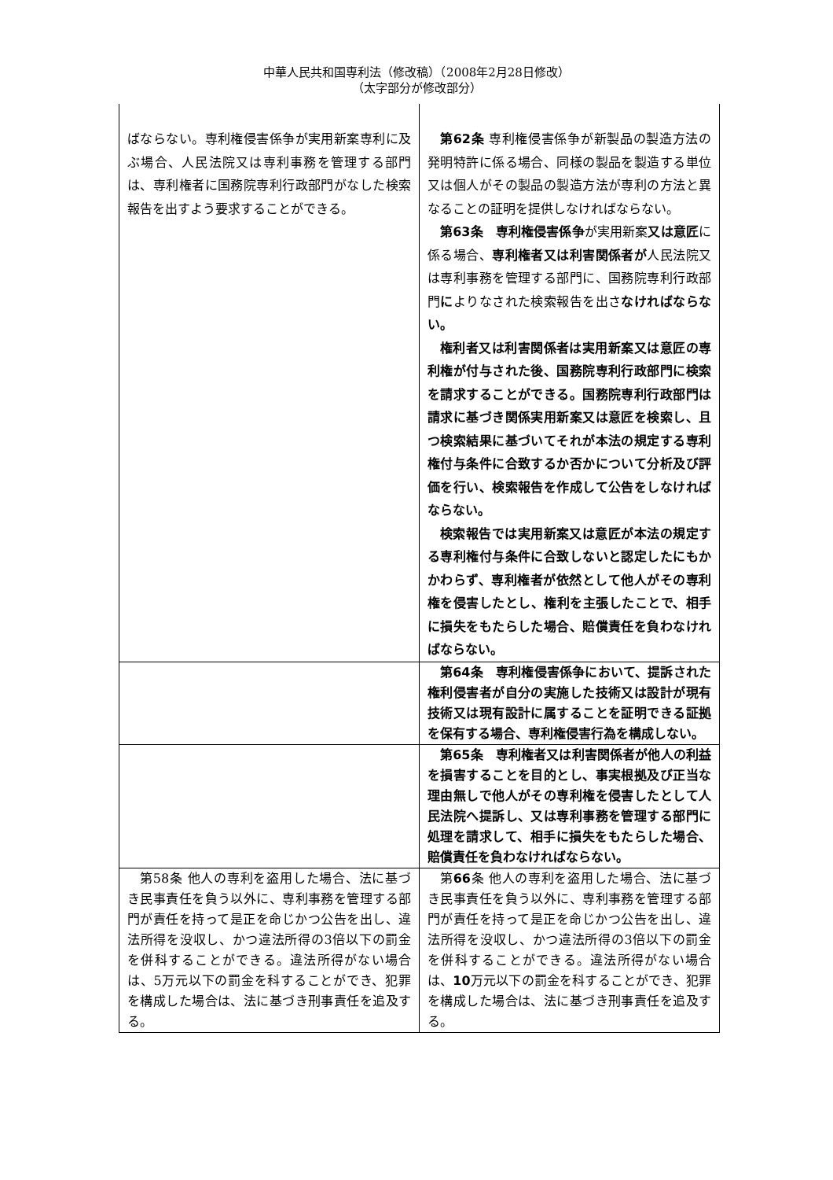中華人民共和国専利法（修改稿）（2008年2月28日修改）
（太字部分が修改部分）
| ばならない。専利権侵害係争が実用新案専利に及ぶ場合、人民法院又は専利事務を管理する部門は、専利権者に国務院専利行政部門がなした検索報告を出すよう要求することができる。 | 第62条 専利権侵害係争が新製品の製造方法の発明特許に係る場合、同様の製品を製造する単位又は個人がその製品の製造方法が専利の方法と異なることの証明を提供しなければならない。 第63条 専利権侵害係争 が実用新案 又は意匠 に係る場合、 専利権者又は利害関係者が 人民法院又は専利事務を管理する部門に、国務院専利行政部門 に よりなされた検索報告を出さ なければならない。 権利者又は利害関係者は実用新案又は意匠の専利権が付与された後、国務院専利行政部門に検索を請求することができる。国務院専利行政部門は請求に基づき関係実用新案又は意匠を検索し、且つ検索結果に基づいてそれが本法の規定する専利権付与条件に合致するか否かについて分析及び評価を行い、検索報告を作成して公告をしなければならない。 検索報告では実用新案又は意匠が本法の規定する専利権付与条件に合致しないと認定したにもかかわらず、専利権者が依然として他人がその専利権を侵害したとし、権利を主張したことで、相手に損失をもたらした場合、賠償責任を負わなければならない。 |
| | 第64条 専利権侵害係争において、提訴された権利侵害者が自分の実施した技術又は設計が現有技術又は現有設計に属することを証明できる証拠を保有する場合、専利権侵害行為を構成しない。 |
| | 第65条 専利権者又は利害関係者が他人の利益を損害することを目的とし、事実根拠及び正当な理由無しで他人がその専利権を侵害したとして人民法院へ提訴し、又は専利事務を管理する部門に処理を請求して、相手に損失をもたらした場合、賠償責任を負わなければならない。 |
| 第58条 他人の専利を盗用した場合、法に基づき民事責任を負う以外に、専利事務を管理する部門が責任を持って是正を命じかつ公告を出し、違法所得を没収し、かつ違法所得の3倍以下の罰金を併科することができる。違法所得がない場合は、5万元以下の罰金を科することができ、犯罪を構成した場合は、法に基づき刑事責任を追及する。 | 第 66 条 他人の専利を盗用した場合、法に基づき民事責任を負う以外に、専利事務を管理する部門が責任を持って是正を命じかつ公告を出し、違法所得を没収し、かつ違法所得の3倍以下の罰金を併科することができる。違法所得がない場合は、 10 万元以下の罰金を科することができ、犯罪を構成した場合は、法に基づき刑事責任を追及する。 |